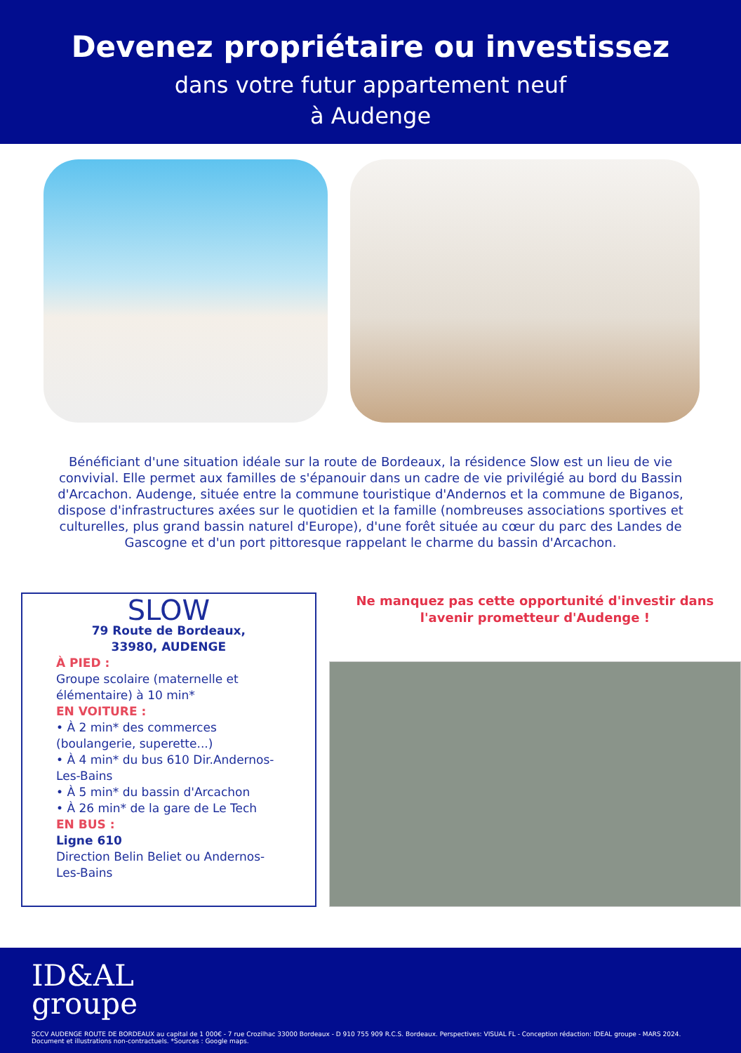Devenez propriétaire ou investissez
dans votre futur appartement neuf
à Audenge
Bénéficiant d'une situation idéale sur la route de Bordeaux, la résidence Slow est un lieu de vie convivial. Elle permet aux familles de s'épanouir dans un cadre de vie privilégié au bord du Bassin d'Arcachon. Audenge, située entre la commune touristique d'Andernos et la commune de Biganos, dispose d'infrastructures axées sur le quotidien et la famille (nombreuses associations sportives et culturelles, plus grand bassin naturel d'Europe), d'une forêt située au cœur du parc des Landes de Gascogne et d'un port pittoresque rappelant le charme du bassin d'Arcachon.
SLOW
79 Route de Bordeaux,
33980, AUDENGE
À PIED :
Groupe scolaire (maternelle et élémentaire) à 10 min*
EN VOITURE :
• À 2 min* des commerces (boulangerie, superette...)
• À 4 min* du bus 610 Dir.Andernos-Les-Bains
• À 5 min* du bassin d'Arcachon
• À 26 min* de la gare de Le Tech
EN BUS :
Ligne 610
Direction Belin Beliet ou Andernos-Les-Bains
Ne manquez pas cette opportunité d'investir dans l'avenir prometteur d'Audenge !
ID&AL
groupe
SCCV AUDENGE ROUTE DE BORDEAUX au capital de 1 000€ - 7 rue Crozilhac 33000 Bordeaux - D 910 755 909 R.C.S. Bordeaux. Perspectives: VISUAL FL - Conception rédaction: IDEAL groupe - MARS 2024.
Document et illustrations non-contractuels. *Sources : Google maps.